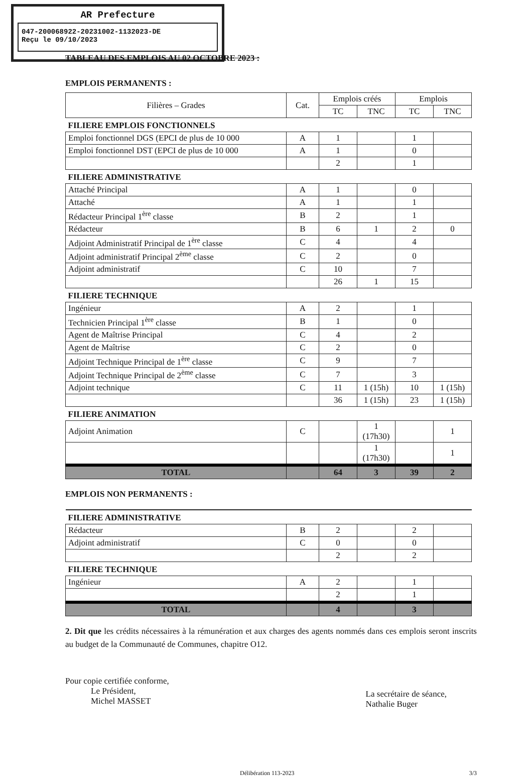AR Prefecture
047-200068922-20231002-1132023-DE
Reçu le 09/10/2023
TABLEAU DES EMPLOIS AU 02 OCTOBRE 2023 :
EMPLOIS PERMANENTS :
| Filières – Grades | Cat. | Emplois créés | | Emplois | |
| --- | --- | --- | --- | --- | --- |
| | | TC | TNC | TC | TNC |
| FILIERE EMPLOIS FONCTIONNELS | | | | | |
| Emploi fonctionnel DGS (EPCI de plus de 10 000 | A | 1 | | 1 | |
| Emploi fonctionnel DST (EPCI de plus de 10 000 | A | 1 | | 0 | |
| | | 2 | | 1 | |
| FILIERE ADMINISTRATIVE | | | | | |
| Attaché Principal | A | 1 | | 0 | |
| Attaché | A | 1 | | 1 | |
| Rédacteur Principal 1<sup>ère</sup> classe | B | 2 | | 1 | |
| Rédacteur | B | 6 | 1 | 2 | 0 |
| Adjoint Administratif Principal de 1<sup>ère</sup> classe | C | 4 | | 4 | |
| Adjoint administratif Principal 2<sup>ème</sup> classe | C | 2 | | 0 | |
| Adjoint administratif | C | 10 | | 7 | |
| | | 26 | 1 | 15 | |
| FILIERE TECHNIQUE | | | | | |
| Ingénieur | A | 2 | | 1 | |
| Technicien Principal 1<sup>ère</sup> classe | B | 1 | | 0 | |
| Agent de Maîtrise Principal | C | 4 | | 2 | |
| Agent de Maîtrise | C | 2 | | 0 | |
| Adjoint Technique Principal de 1<sup>ère</sup> classe | C | 9 | | 7 | |
| Adjoint Technique Principal de 2<sup>ème</sup> classe | C | 7 | | 3 | |
| Adjoint technique | C | 11 | 1 (15h) | 10 | 1 (15h) |
| | | 36 | 1 (15h) | 23 | 1 (15h) |
| FILIERE ANIMATION | | | | | |
| Adjoint Animation | C | | 1 (17h30) | | 1 |
| | | | 1 (17h30) | | 1 |
| TOTAL | | 64 | 3 | 39 | 2 |
EMPLOIS NON PERMANENTS :
| FILIERE ADMINISTRATIVE | | | | | |
| Rédacteur | B | 2 | | 2 | |
| Adjoint administratif | C | 0 | | 0 | |
| | | 2 | | 2 | |
| FILIERE TECHNIQUE | | | | | |
| Ingénieur | A | 2 | | 1 | |
| | | 2 | | 1 | |
| TOTAL | | 4 | | 3 | |
2. Dit que les crédits nécessaires à la rémunération et aux charges des agents nommés dans ces emplois seront inscrits au budget de la Communauté de Communes, chapitre O12.
Pour copie certifiée conforme,
Le Président,
Michel MASSET
La secrétaire de séance,
Nathalie Buger
Délibération 113-2023 3/3